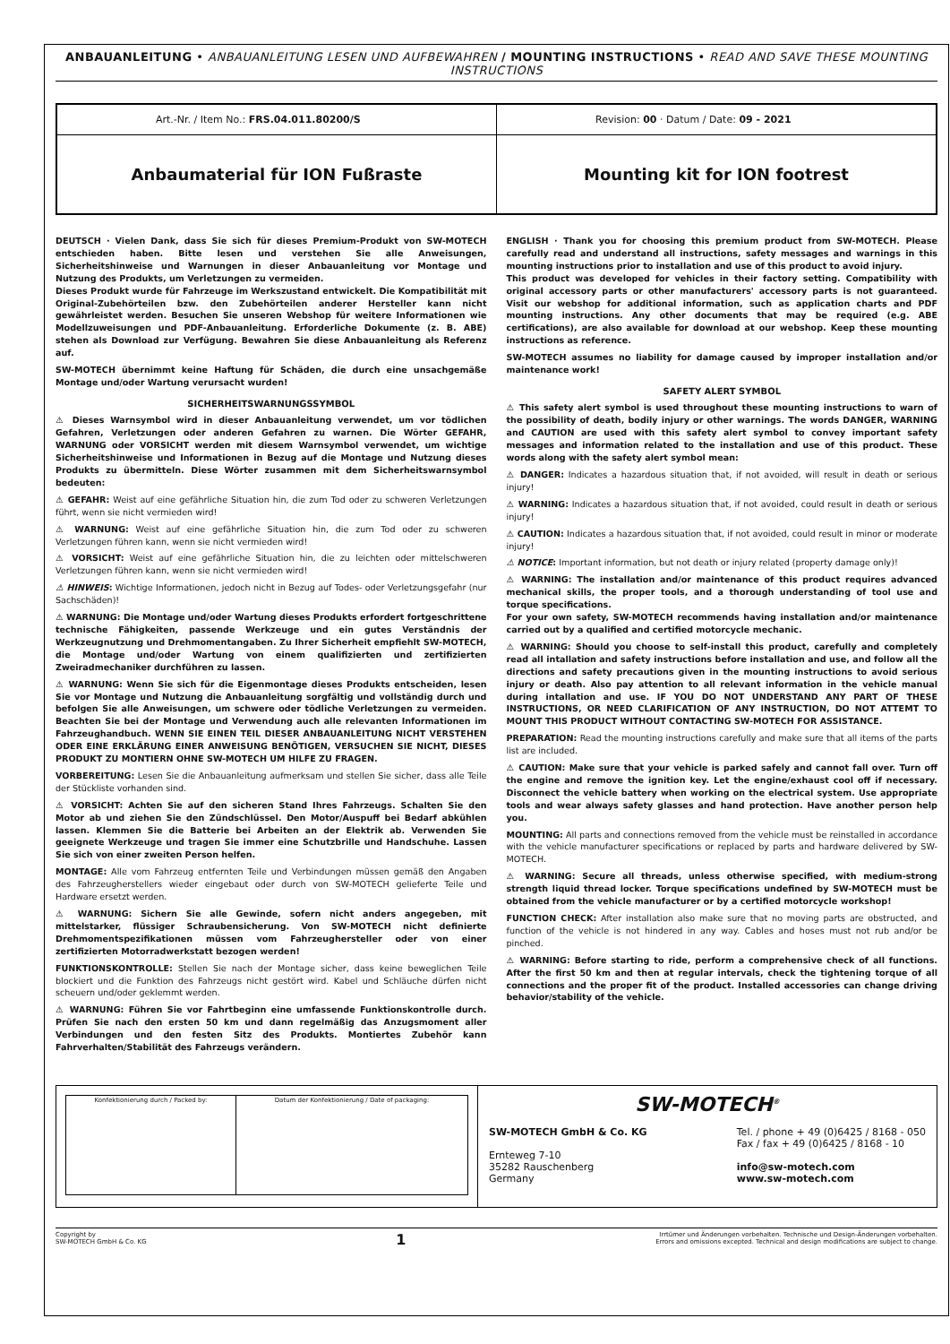ANBAUANLEITUNG • ANBAUANLEITUNG LESEN UND AUFBEWAHREN / MOUNTING INSTRUCTIONS • READ AND SAVE THESE MOUNTING INSTRUCTIONS
| Art.-Nr. / Item No.: FRS.04.011.80200/S | Revision: 00 · Datum / Date: 09 - 2021 |
| Anbaumaterial für ION Fußraste | Mounting kit for ION footrest |
DEUTSCH · Vielen Dank, dass Sie sich für dieses Premium-Produkt von SW-MOTECH entschieden haben. Bitte lesen und verstehen Sie alle Anweisungen, Sicherheitshinweise und Warnungen in dieser Anbauanleitung vor Montage und Nutzung des Produkts, um Verletzungen zu vermeiden.
Dieses Produkt wurde für Fahrzeuge im Werkszustand entwickelt. Die Kompatibilität mit Original-Zubehörteilen bzw. den Zubehörteilen anderer Hersteller kann nicht gewährleistet werden. Besuchen Sie unseren Webshop für weitere Informationen wie Modellzuweisungen und PDF-Anbauanleitung. Erforderliche Dokumente (z. B. ABE) stehen als Download zur Verfügung. Bewahren Sie diese Anbauanleitung als Referenz auf.
SW-MOTECH übernimmt keine Haftung für Schäden, die durch eine unsachgemäße Montage und/oder Wartung verursacht wurden!
SICHERHEITSWARNUNGSSYMBOL
⚠ Dieses Warnsymbol wird in dieser Anbauanleitung verwendet, um vor tödlichen Gefahren, Verletzungen oder anderen Gefahren zu warnen. Die Wörter GEFAHR, WARNUNG oder VORSICHT werden mit diesem Warnsymbol verwendet, um wichtige Sicherheitshinweise und Informationen in Bezug auf die Montage und Nutzung dieses Produkts zu übermitteln. Diese Wörter zusammen mit dem Sicherheitswarnsymbol bedeuten:
⚠ GEFAHR: Weist auf eine gefährliche Situation hin, die zum Tod oder zu schweren Verletzungen führt, wenn sie nicht vermieden wird!
⚠ WARNUNG: Weist auf eine gefährliche Situation hin, die zum Tod oder zu schweren Verletzungen führen kann, wenn sie nicht vermieden wird!
⚠ VORSICHT: Weist auf eine gefährliche Situation hin, die zu leichten oder mittelschweren Verletzungen führen kann, wenn sie nicht vermieden wird!
⚠ HINWEIS: Wichtige Informationen, jedoch nicht in Bezug auf Todes- oder Verletzungsgefahr (nur Sachschäden)!
⚠ WARNUNG: Die Montage und/oder Wartung dieses Produkts erfordert fortgeschrittene technische Fähigkeiten, passende Werkzeuge und ein gutes Verständnis der Werkzeugnutzung und Drehmomentangaben. Zu Ihrer Sicherheit empfiehlt SW-MOTECH, die Montage und/oder Wartung von einem qualifizierten und zertifizierten Zweiradmechaniker durchführen zu lassen.
⚠ WARNUNG: Wenn Sie sich für die Eigenmontage dieses Produkts entscheiden, lesen Sie vor Montage und Nutzung die Anbauanleitung sorgfältig und vollständig durch und befolgen Sie alle Anweisungen, um schwere oder tödliche Verletzungen zu vermeiden. Beachten Sie bei der Montage und Verwendung auch alle relevanten Informationen im Fahrzeughandbuch. WENN SIE EINEN TEIL DIESER ANBAUANLEITUNG NICHT VERSTEHEN ODER EINE ERKLÄRUNG EINER ANWEISUNG BENÖTIGEN, VERSUCHEN SIE NICHT, DIESES PRODUKT ZU MONTIERN OHNE SW-MOTECH UM HILFE ZU FRAGEN.
VORBEREITUNG: Lesen Sie die Anbauanleitung aufmerksam und stellen Sie sicher, dass alle Teile der Stückliste vorhanden sind.
⚠ VORSICHT: Achten Sie auf den sicheren Stand Ihres Fahrzeugs. Schalten Sie den Motor ab und ziehen Sie den Zündschlüssel. Den Motor/Auspuff bei Bedarf abkühlen lassen. Klemmen Sie die Batterie bei Arbeiten an der Elektrik ab. Verwenden Sie geeignete Werkzeuge und tragen Sie immer eine Schutzbrille und Handschuhe. Lassen Sie sich von einer zweiten Person helfen.
MONTAGE: Alle vom Fahrzeug entfernten Teile und Verbindungen müssen gemäß den Angaben des Fahrzeugherstellers wieder eingebaut oder durch von SW-MOTECH gelieferte Teile und Hardware ersetzt werden.
⚠ WARNUNG: Sichern Sie alle Gewinde, sofern nicht anders angegeben, mit mittelstarker, flüssiger Schraubensicherung. Von SW-MOTECH nicht definierte Drehmomentspezifikationen müssen vom Fahrzeughersteller oder von einer zertifizierten Motorradwerkstatt bezogen werden!
FUNKTIONSKONTROLLE: Stellen Sie nach der Montage sicher, dass keine beweglichen Teile blockiert und die Funktion des Fahrzeugs nicht gestört wird. Kabel und Schläuche dürfen nicht scheuern und/oder geklemmt werden.
⚠ WARNUNG: Führen Sie vor Fahrtbeginn eine umfassende Funktionskontrolle durch. Prüfen Sie nach den ersten 50 km und dann regelmäßig das Anzugsmoment aller Verbindungen und den festen Sitz des Produkts. Montiertes Zubehör kann Fahrverhalten/Stabilität des Fahrzeugs verändern.
ENGLISH · Thank you for choosing this premium product from SW-MOTECH. Please carefully read and understand all instructions, safety messages and warnings in this mounting instructions prior to installation and use of this product to avoid injury.
This product was developed for vehicles in their factory setting. Compatibility with original accessory parts or other manufacturers' accessory parts is not guaranteed. Visit our webshop for additional information, such as application charts and PDF mounting instructions. Any other documents that may be required (e.g. ABE certifications), are also available for download at our webshop. Keep these mounting instructions as reference.
SW-MOTECH assumes no liability for damage caused by improper installation and/or maintenance work!
SAFETY ALERT SYMBOL
⚠ This safety alert symbol is used throughout these mounting instructions to warn of the possibility of death, bodily injury or other warnings. The words DANGER, WARNING and CAUTION are used with this safety alert symbol to convey important safety messages and information related to the installation and use of this product. These words along with the safety alert symbol mean:
⚠ DANGER: Indicates a hazardous situation that, if not avoided, will result in death or serious injury!
⚠ WARNING: Indicates a hazardous situation that, if not avoided, could result in death or serious injury!
⚠ CAUTION: Indicates a hazardous situation that, if not avoided, could result in minor or moderate injury!
⚠ NOTICE: Important information, but not death or injury related (property damage only)!
⚠ WARNING: The installation and/or maintenance of this product requires advanced mechanical skills, the proper tools, and a thorough understanding of tool use and torque specifications.
For your own safety, SW-MOTECH recommends having installation and/or maintenance carried out by a qualified and certified motorcycle mechanic.
⚠ WARNING: Should you choose to self-install this product, carefully and completely read all intallation and safety instructions before installation and use, and follow all the directions and safety precautions given in the mounting instructions to avoid serious injury or death. Also pay attention to all relevant information in the vehicle manual during intallation and use. IF YOU DO NOT UNDERSTAND ANY PART OF THESE INSTRUCTIONS, OR NEED CLARIFICATION OF ANY INSTRUCTION, DO NOT ATTEMT TO MOUNT THIS PRODUCT WITHOUT CONTACTING SW-MOTECH FOR ASSISTANCE.
PREPARATION: Read the mounting instructions carefully and make sure that all items of the parts list are included.
⚠ CAUTION: Make sure that your vehicle is parked safely and cannot fall over. Turn off the engine and remove the ignition key. Let the engine/exhaust cool off if necessary. Disconnect the vehicle battery when working on the electrical system. Use appropriate tools and wear always safety glasses and hand protection. Have another person help you.
MOUNTING: All parts and connections removed from the vehicle must be reinstalled in accordance with the vehicle manufacturer specifications or replaced by parts and hardware delivered by SW-MOTECH.
⚠ WARNING: Secure all threads, unless otherwise specified, with medium-strong strength liquid thread locker. Torque specifications undefined by SW-MOTECH must be obtained from the vehicle manufacturer or by a certified motorcycle workshop!
FUNCTION CHECK: After installation also make sure that no moving parts are obstructed, and function of the vehicle is not hindered in any way. Cables and hoses must not rub and/or be pinched.
⚠ WARNING: Before starting to ride, perform a comprehensive check of all functions. After the first 50 km and then at regular intervals, check the tightening torque of all connections and the proper fit of the product. Installed accessories can change driving behavior/stability of the vehicle.
| Konfektionierung durch / Packed by: | Datum der Konfektionierung / Date of packaging: |
SW-MOTECH<sup>®</sup>
SW-MOTECH GmbH & Co. KG
Ernteweg 7-10
35282 Rauschenberg
Germany
Tel. / phone + 49 (0)6425 / 8168 - 050
Fax / fax + 49 (0)6425 / 8168 - 10
info@sw-motech.com
www.sw-motech.com
Copyright by
SW-MOTECH GmbH & Co. KG
1
Irrtümer und Änderungen vorbehalten. Technische und Design-Änderungen vorbehalten.
Errors and omissions excepted. Technical and design modifications are subject to change.